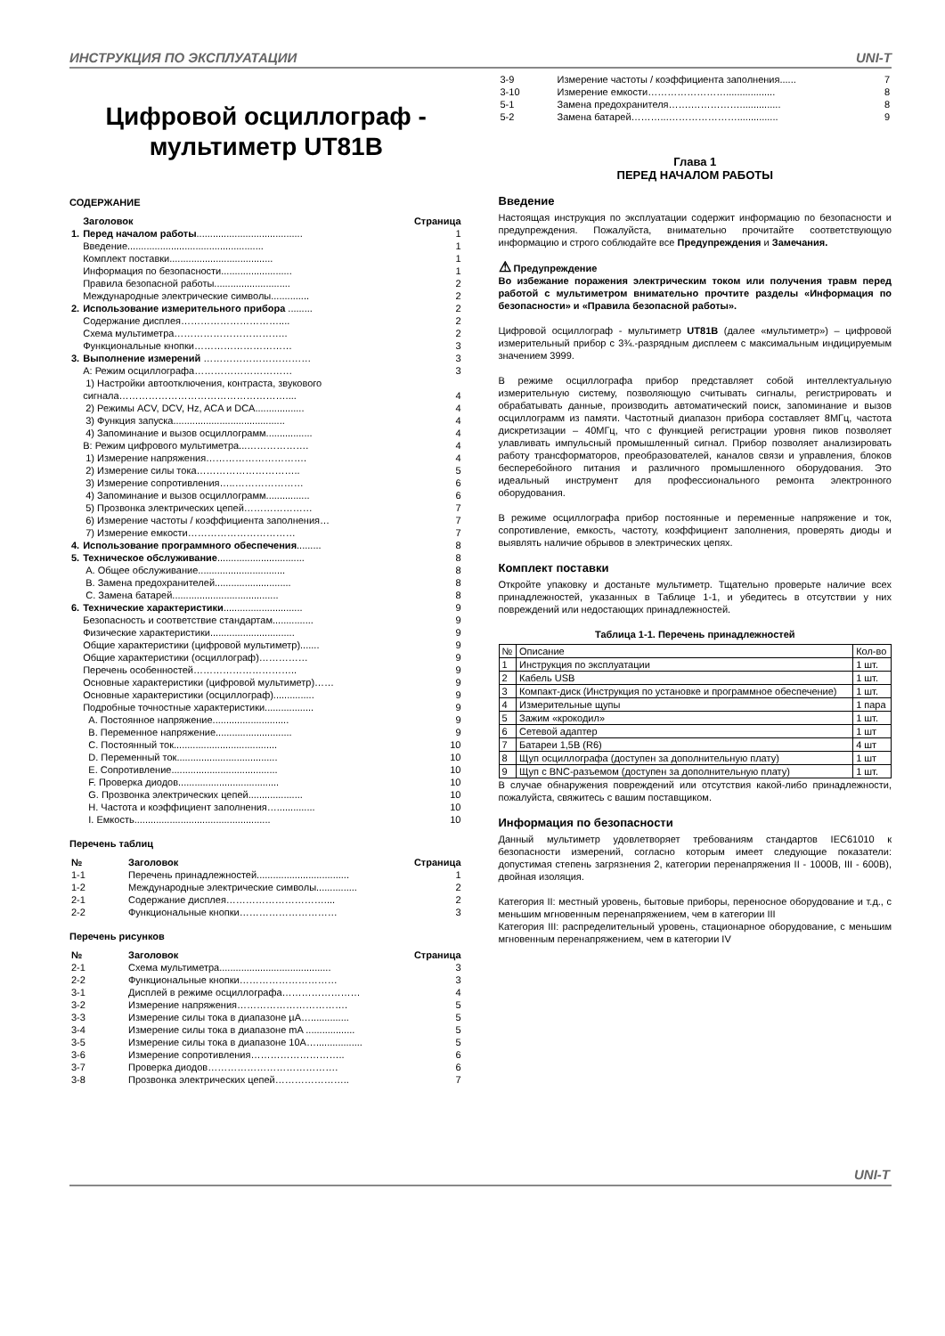ИНСТРУКЦИЯ ПО ЭКСПЛУАТАЦИИ UNI-T
Цифровой осциллограф - мультиметр UT81B
СОДЕРЖАНИЕ
| | Заголовок | Страница |
| 1. | Перед началом работы ....................................... | 1 |
| | Введение.................................................. | 1 |
| | Комплект поставки...................................... | 1 |
| | Информация по безопасности.......................... | 1 |
| | Правила безопасной работы............................ | 2 |
| | Международные электрические символы.............. | 2 |
| 2. | Использование измерительного прибора ......... | 2 |
| | Содержание дисплея………………………….... | 2 |
| | Схема мультиметра…………………………….. | 2 |
| | Функциональные кнопки………………………… | 3 |
| 3. | Выполнение измерений …………………………… | 3 |
| | A: Режим осциллографа………………………… | 3 |
| | 1) Настройки автоотключения, контраста, звукового сигнала…………………………………………….... | 4 |
| | 2) Режимы ACV, DCV, Hz, ACA и DCA.................. | 4 |
| | 3) Функция запуска......................................... | 4 |
| | 4) Запоминание и вызов осциллограмм................. | 4 |
| | B: Режим цифрового мультиметра...………………. | 4 |
| | 1) Измерение напряжения…………………………. | 4 |
| | 2) Измерение силы тока………………………….. | 5 |
| | 3) Измерение сопротивления…..………………… | 6 |
| | 4) Запоминание и вызов осциллограмм................ | 6 |
| | 5) Прозвонка электрических цепей………………… | 7 |
| | 6) Измерение частоты / коэффициента заполнения… | 7 |
| | 7) Измерение емкости…………………………… | 7 |
| 4. | Использование программного обеспечения ......... | 8 |
| 5. | Техническое обслуживание ................................ | 8 |
| | A. Общее обслуживание................................ | 8 |
| | B. Замена предохранителей............................ | 8 |
| | C. Замена батарей....................................... | 8 |
| 6. | Технические характеристики ............................. | 9 |
| | Безопасность и соответствие стандартам............... | 9 |
| | Физические характеристики............................... | 9 |
| | Общие характеристики (цифровой мультиметр)....... | 9 |
| | Общие характеристики (осциллограф)…………… | 9 |
| | Перечень особенностей………………………….. | 9 |
| | Основные характеристики (цифровой мультиметр)…… | 9 |
| | Основные характеристики (осциллограф)............... | 9 |
| | Подробные точностные характеристики.................. | 9 |
| | A. Постоянное напряжение............................ | 9 |
| | B. Переменное напряжение............................ | 9 |
| | C. Постоянный ток...................................... | 10 |
| | D. Переменный ток..................................... | 10 |
| | E. Сопротивление....................................... | 10 |
| | F. Проверка диодов..................................... | 10 |
| | G. Прозвонка электрических цепей.................... | 10 |
| | H. Частота и коэффициент заполнения….............. | 10 |
| | I. Емкость.................................................. | 10 |
Перечень таблиц
| № | Заголовок | Страница |
| 1-1 | Перечень принадлежностей.................................. | 1 |
| 1-2 | Международные электрические символы............... | 2 |
| 2-1 | Содержание дисплея………………………….... | 2 |
| 2-2 | Функциональные кнопки………………………… | 3 |
Перечень рисунков
| № | Заголовок | Страница |
| 2-1 | Схема мультиметра......................................... | 3 |
| 2-2 | Функциональные кнопки………………………… | 3 |
| 3-1 | Дисплей в режиме осциллографа…………………… | 4 |
| 3-2 | Измерение напряжения……………………………. | 5 |
| 3-3 | Измерение силы тока в диапазоне µA….............. | 5 |
| 3-4 | Измерение силы тока в диапазоне mA .................. | 5 |
| 3-5 | Измерение силы тока в диапазоне 10A…................. | 5 |
| 3-6 | Измерение сопротивления……………………….. | 6 |
| 3-7 | Проверка диодов…………………………………. | 6 |
| 3-8 | Прозвонка электрических цепей………………….. | 7 |
| 3-9 | Измерение частоты / коэффициента заполнения...... | 7 |
| 3-10 | Измерение емкости…………………….................. | 8 |
| 5-1 | Замена предохранителя…….……………............... | 8 |
| 5-2 | Замена батарей………...…………………............... | 9 |
Глава 1
ПЕРЕД НАЧАЛОМ РАБОТЫ
Введение
Настоящая инструкция по эксплуатации содержит информацию по безопасности и предупреждения. Пожалуйста, внимательно прочитайте соответствующую информацию и строго соблюдайте все Предупреждения и Замечания.
⚠ Предупреждение
Во избежание поражения электрическим током или получения травм перед работой с мультиметром внимательно прочтите разделы «Информация по безопасности» и «Правила безопасной работы».
Цифровой осциллограф - мультиметр UT81B (далее «мультиметр») – цифровой измерительный прибор с 3¾.-разрядным дисплеем с максимальным индицируемым значением 3999.
В режиме осциллографа прибор представляет собой интеллектуальную измерительную систему, позволяющую считывать сигналы, регистрировать и обрабатывать данные, производить автоматический поиск, запоминание и вызов осциллограмм из памяти. Частотный диапазон прибора составляет 8МГц, частота дискретизации – 40МГц, что с функцией регистрации уровня пиков позволяет улавливать импульсный промышленный сигнал. Прибор позволяет анализировать работу трансформаторов, преобразователей, каналов связи и управления, блоков бесперебойного питания и различного промышленного оборудования. Это идеальный инструмент для профессионального ремонта электронного оборудования.
В режиме осциллографа прибор постоянные и переменные напряжение и ток, сопротивление, емкость, частоту, коэффициент заполнения, проверять диоды и выявлять наличие обрывов в электрических цепях.
Комплект поставки
Откройте упаковку и достаньте мультиметр. Тщательно проверьте наличие всех принадлежностей, указанных в Таблице 1-1, и убедитесь в отсутствии у них повреждений или недостающих принадлежностей.
Таблица 1-1. Перечень принадлежностей
| № | Описание | Кол-во |
| 1 | Инструкция по эксплуатации | 1 шт. |
| 2 | Кабель USB | 1 шт. |
| 3 | Компакт-диск (Инструкция по установке и программное обеспечение) | 1 шт. |
| 4 | Измерительные щупы | 1 пара |
| 5 | Зажим «крокодил» | 1 шт. |
| 6 | Сетевой адаптер | 1 шт |
| 7 | Батареи 1,5В (R6) | 4 шт |
| 8 | Щуп осциллографа (доступен за дополнительную плату) | 1 шт |
| 9 | Щуп с BNC-разъемом (доступен за дополнительную плату) | 1 шт. |
В случае обнаружения повреждений или отсутствия какой-либо принадлежности, пожалуйста, свяжитесь с вашим поставщиком.
Информация по безопасности
Данный мультиметр удовлетворяет требованиям стандартов IEC61010 к безопасности измерений, согласно которым имеет следующие показатели: допустимая степень загрязнения 2, категории перенапряжения II - 1000В, III - 600В), двойная изоляция.
Категория II: местный уровень, бытовые приборы, переносное оборудование и т.д., с меньшим мгновенным перенапряжением, чем в категории III
Категория III: распределительный уровень, стационарное оборудование, с меньшим мгновенным перенапряжением, чем в категории IV
UNI-T